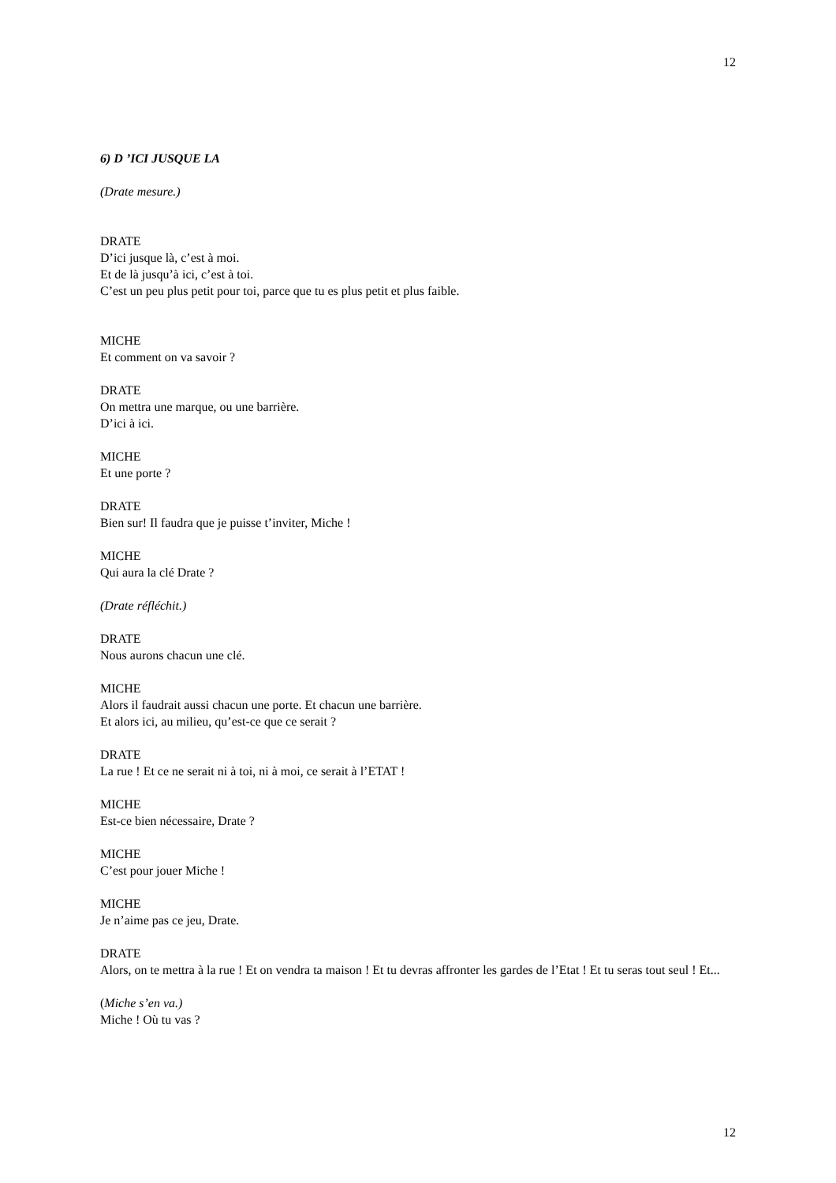12
6) D ’ICI JUSQUE LA
(Drate mesure.)
DRATE
D’ici jusque là, c’est à moi.
Et de là jusqu’à ici, c’est à toi.
C’est un peu plus petit pour toi, parce que tu es plus petit et plus faible.
MICHE
Et comment on va savoir ?
DRATE
On mettra une marque, ou une barrière.
D’ici à ici.
MICHE
Et une porte ?
DRATE
Bien sur! Il faudra que je puisse t’inviter, Miche !
MICHE
Qui aura la clé Drate ?
(Drate réfléchit.)
DRATE
Nous aurons chacun une clé.
MICHE
Alors il faudrait aussi chacun une porte. Et chacun une barrière.
Et alors ici, au milieu, qu’est-ce que ce serait ?
DRATE
La rue ! Et ce ne serait ni à toi, ni à moi, ce serait à l’ETAT !
MICHE
Est-ce bien nécessaire, Drate ?
MICHE
C’est pour jouer Miche !
MICHE
Je n’aime pas ce jeu, Drate.
DRATE
Alors, on te mettra à la rue ! Et on vendra ta maison ! Et tu devras affronter les gardes de l’Etat ! Et tu seras tout seul ! Et...
(Miche s’en va.)
Miche ! Où tu vas ?
12